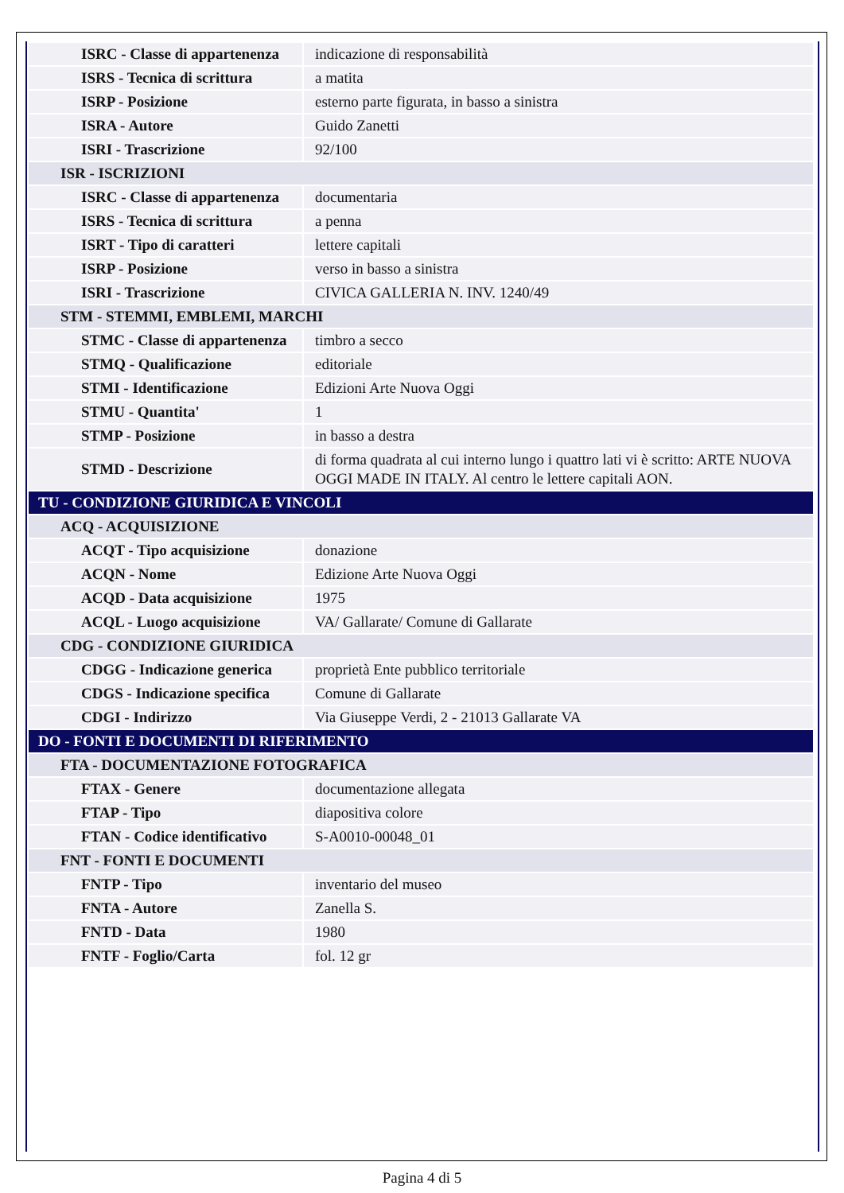| ISRC - Classe di appartenenza | indicazione di responsabilità |
| ISRS - Tecnica di scrittura | a matita |
| ISRP - Posizione | esterno parte figurata, in basso a sinistra |
| ISRA - Autore | Guido Zanetti |
| ISRI - Trascrizione | 92/100 |
| ISR - ISCRIZIONI | |
| ISRC - Classe di appartenenza | documentaria |
| ISRS - Tecnica di scrittura | a penna |
| ISRT - Tipo di caratteri | lettere capitali |
| ISRP - Posizione | verso in basso a sinistra |
| ISRI - Trascrizione | CIVICA GALLERIA N. INV. 1240/49 |
| STM - STEMMI, EMBLEMI, MARCHI | |
| STMC - Classe di appartenenza | timbro a secco |
| STMQ - Qualificazione | editoriale |
| STMI - Identificazione | Edizioni Arte Nuova Oggi |
| STMU - Quantita' | 1 |
| STMP - Posizione | in basso a destra |
| STMD - Descrizione | di forma quadrata al cui interno lungo i quattro lati vi è scritto: ARTE NUOVA OGGI MADE IN ITALY. Al centro le lettere capitali AON. |
| TU - CONDIZIONE GIURIDICA E VINCOLI | |
| ACQ - ACQUISIZIONE | |
| ACQT - Tipo acquisizione | donazione |
| ACQN - Nome | Edizione Arte Nuova Oggi |
| ACQD - Data acquisizione | 1975 |
| ACQL - Luogo acquisizione | VA/ Gallarate/ Comune di Gallarate |
| CDG - CONDIZIONE GIURIDICA | |
| CDGG - Indicazione generica | proprietà Ente pubblico territoriale |
| CDGS - Indicazione specifica | Comune di Gallarate |
| CDGI - Indirizzo | Via Giuseppe Verdi, 2 - 21013 Gallarate VA |
| DO - FONTI E DOCUMENTI DI RIFERIMENTO | |
| FTA - DOCUMENTAZIONE FOTOGRAFICA | |
| FTAX - Genere | documentazione allegata |
| FTAP - Tipo | diapositiva colore |
| FTAN - Codice identificativo | S-A0010-00048_01 |
| FNT - FONTI E DOCUMENTI | |
| FNTP - Tipo | inventario del museo |
| FNTA - Autore | Zanella S. |
| FNTD - Data | 1980 |
| FNTF - Foglio/Carta | fol. 12 gr |
Pagina 4 di 5